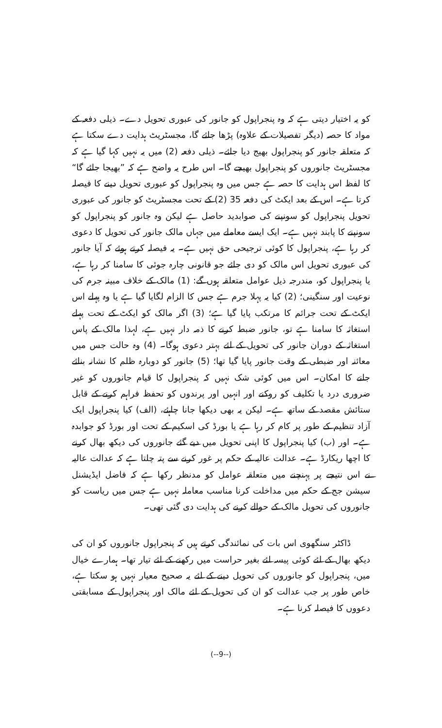کو یہ اختیار دیتی ہے کہ وہ پنجراپول کو جانور کی عبوری تحویل دے۔ ذیلی دفعہ کے مواد کا حصہ (دیگر تفصیلات کے علاوہ) پڑھا جائے گا، مجسٹریٹ ہدایت دے سکتا ہے کہ متعلقہ جانور کو پنجراپول بھیج دیا جائے۔ ذیلی دفعہ (2) میں یہ نہیں کہا گیا ہے کہ مجسٹریٹ جانوروں کو پنجراپول بھیجے گا۔ اس طرح یہ واضح ہے کہ ”بھیجا جائے گا“ کا لفظ اس ہدایت کا حصہ ہے جس میں وہ پنجراپول کو عبوری تحویل دینے کا فیصلہ کرتا ہے۔ اس کے بعد ایکٹ کی دفعہ 35 (2) کے تحت مجسٹریٹ کو جانور کی عبوری تحویل پنجراپول کو سونپنے کی صوابدید حاصل ہے لیکن وہ جانور کو پنجراپول کو سونپنے کا پابند نہیں ہے۔ ایک ایسے معاملے میں جہاں مالک جانور کی تحویل کا دعوی کر رہا ہے، پنجراپول کا کوئی ترجیحی حق نہیں ہے۔ یہ فیصلہ کرتے ہوئے کہ آیا جانور کی عبوری تحویل اس مالک کو دی جائے جو قانونی چارہ جوئی کا سامنا کر رہا ہے، یا پنجراپول کو، مندرجہ ذیل عوامل متعلقہ ہوں گے: (1) مالک کے خلاف مبینہ جرم کی نوعیت اور سنگینی؛ (2) کیا یہ پہلا جرم ہے جس کا الزام لگایا گیا ہے یا وہ پہلے اس ایکٹ کے تحت جرائم کا مرتکب پایا گیا ہے؛ (3) اگر مالک کو ایکٹ کے تحت پہلے استغاثہ کا سامنا ہے تو، جانور ضبط کرنے کا ذمہ دار نہیں ہے، لہذا مالک کے پاس استغاثہ کے دوران جانور کی تحویل کے لئے بہتر دعوی ہوگا۔ (4) وہ حالت جس میں معائنہ اور ضبطی کے وقت جانور پایا گیا تھا؛ (5) جانور کو دوبارہ ظلم کا نشانہ بنائے جانے کا امکان۔ اس میں کوئی شک نہیں کہ پنجراپول کا قیام جانوروں کو غیر ضروری درد یا تکلیف کو روکنے اور انہیں اور پرندوں کو تحفظ فراہم کرنے کے قابل ستائش مقصد کے ساتھ ہے۔ لیکن یہ بھی دیکھا جانا چاہئے، (الف) کیا پنجراپول ایک آزاد تنظیم کے طور پر کام کر رہا ہے یا بورڈ کی اسکیم کے تحت اور بورڈ کو جوابدہ ہے۔ اور (ب) کیا پنجراپول کا اپنی تحویل میں دیے گئے جانوروں کی دیکھ بھال کرنے کا اچھا ریکارڈ ہے۔ عدالت عالیہ کے حکم پر غور کرنے سے پتہ چلتا ہے کہ عدالت عالیہ نے اس نتیجے پر پہنچنے میں متعلقہ عوامل کو مدنظر رکھا ہے کہ فاضل ایڈیشنل سیشن جج کے حکم میں مداخلت کرنا مناسب معاملہ نہیں ہے جس میں ریاست کو جانوروں کی تحویل مالک کے حوالے کرنے کی ہدایت دی گئی تھی۔
ڈاکٹر سنگھوی اس بات کی نمائندگی کرتے ہیں کہ پنجراپول جانوروں کو ان کی دیکھ بھال کے لئے کوئی پیسہ لئے بغیر حراست میں رکھنے کے لئے تیار تھا۔ ہمارے خیال میں، پنجراپول کو جانوروں کی تحویل دینے کے لئے یہ صحیح معیار نہیں ہو سکتا ہے، خاص طور پر جب عدالت کو ان کی تحویل کے لئے مالک اور پنجراپول کے مسابقتی دعووں کا فیصلہ کرنا ہے۔
(--9--)